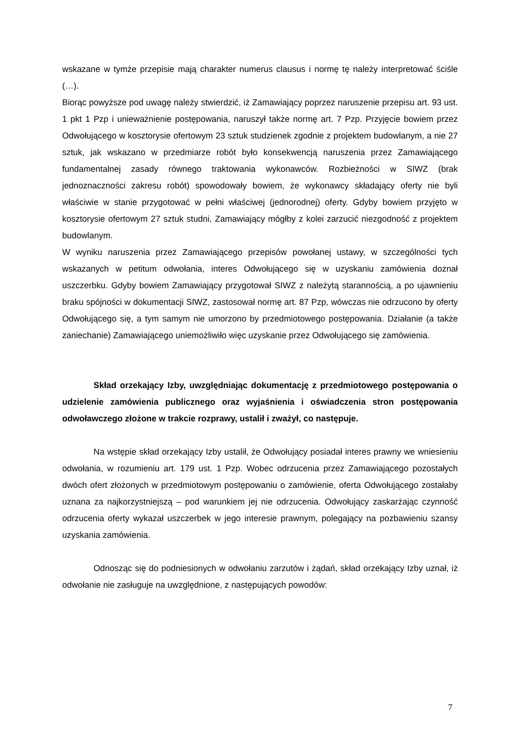wskazane w tymże przepisie mają charakter numerus clausus i normę tę należy interpretować ściśle (…).
Biorąc powyższe pod uwagę należy stwierdzić, iż Zamawiający poprzez naruszenie przepisu art. 93 ust. 1 pkt 1 Pzp i unieważnienie postępowania, naruszył także normę art. 7 Pzp. Przyjęcie bowiem przez Odwołującego w kosztorysie ofertowym 23 sztuk studzienek zgodnie z projektem budowlanym, a nie 27 sztuk, jak wskazano w przedmiarze robót było konsekwencją naruszenia przez Zamawiającego fundamentalnej zasady równego traktowania wykonawców. Rozbieżności w SIWZ (brak jednoznaczności zakresu robót) spowodowały bowiem, że wykonawcy składający oferty nie byli właściwie w stanie przygotować w pełni właściwej (jednorodnej) oferty. Gdyby bowiem przyjęto w kosztorysie ofertowym 27 sztuk studni, Zamawiający mógłby z kolei zarzucić niezgodność z projektem budowlanym.
W wyniku naruszenia przez Zamawiającego przepisów powołanej ustawy, w szczególności tych wskazanych w petitum odwołania, interes Odwołującego się w uzyskaniu zamówienia doznał uszczerbku. Gdyby bowiem Zamawiający przygotował SIWZ z należytą starannością, a po ujawnieniu braku spójności w dokumentacji SIWZ, zastosował normę art. 87 Pzp, wówczas nie odrzucono by oferty Odwołującego się, a tym samym nie umorzono by przedmiotowego postępowania. Działanie (a także zaniechanie) Zamawiającego uniemożliwiło więc uzyskanie przez Odwołującego się zamówienia.
Skład orzekający Izby, uwzględniając dokumentację z przedmiotowego postępowania o udzielenie zamówienia publicznego oraz wyjaśnienia i oświadczenia stron postępowania odwoławczego złożone w trakcie rozprawy, ustalił i zważył, co następuje.
Na wstępie skład orzekający Izby ustalił, że Odwołujący posiadał interes prawny we wniesieniu odwołania, w rozumieniu art. 179 ust. 1 Pzp. Wobec odrzucenia przez Zamawiającego pozostałych dwóch ofert złożonych w przedmiotowym postępowaniu o zamówienie, oferta Odwołującego zostałaby uznana za najkorzystniejszą – pod warunkiem jej nie odrzucenia. Odwołujący zaskarżając czynność odrzucenia oferty wykazał uszczerbek w jego interesie prawnym, polegający na pozbawieniu szansy uzyskania zamówienia.
Odnosząc się do podniesionych w odwołaniu zarzutów i żądań, skład orzekający Izby uznał, iż odwołanie nie zasługuje na uwzględnione, z następujących powodów:
7